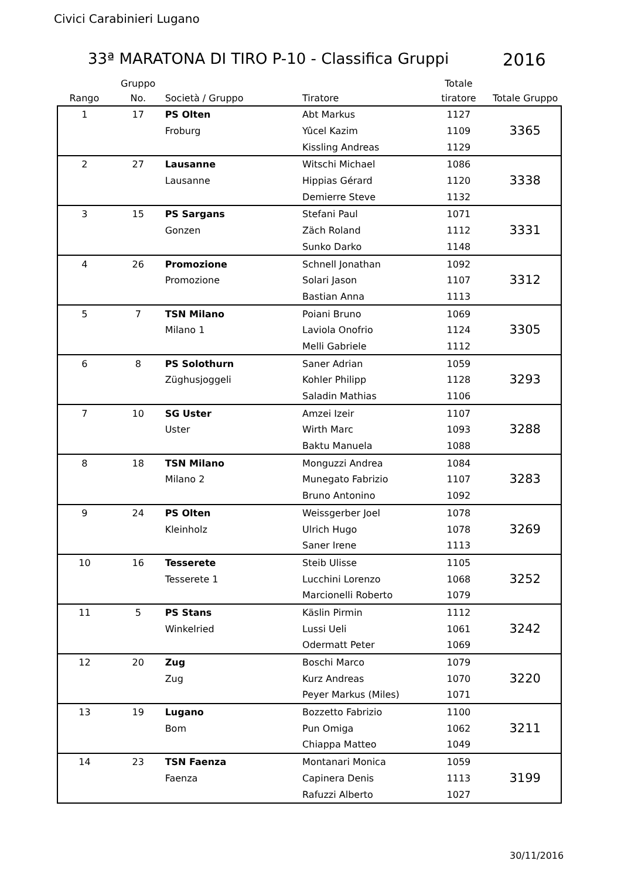Civici Carabinieri Lugano
33ª MARATONA DI TIRO P-10 - Classifica Gruppi
2016
| Rango | Gruppo No. | Società / Gruppo | Tiratore | Totale tiratore | Totale Gruppo |
| --- | --- | --- | --- | --- | --- |
| 1 | 17 | PS Olten | Abt Markus | 1127 | 3365 |
| | | Froburg | Yûcel Kazim | 1109 | |
| | | | Kissling Andreas | 1129 | |
| 2 | 27 | Lausanne | Witschi Michael | 1086 | 3338 |
| | | Lausanne | Hippias Gérard | 1120 | |
| | | | Demierre Steve | 1132 | |
| 3 | 15 | PS Sargans | Stefani Paul | 1071 | 3331 |
| | | Gonzen | Zäch Roland | 1112 | |
| | | | Sunko Darko | 1148 | |
| 4 | 26 | Promozione | Schnell Jonathan | 1092 | 3312 |
| | | Promozione | Solari Jason | 1107 | |
| | | | Bastian Anna | 1113 | |
| 5 | 7 | TSN Milano | Poiani Bruno | 1069 | 3305 |
| | | Milano 1 | Laviola Onofrio | 1124 | |
| | | | Melli Gabriele | 1112 | |
| 6 | 8 | PS Solothurn | Saner Adrian | 1059 | 3293 |
| | | Züghusjoggeli | Kohler Philipp | 1128 | |
| | | | Saladin Mathias | 1106 | |
| 7 | 10 | SG Uster | Amzei Izeir | 1107 | 3288 |
| | | Uster | Wirth Marc | 1093 | |
| | | | Baktu Manuela | 1088 | |
| 8 | 18 | TSN Milano | Monguzzi Andrea | 1084 | 3283 |
| | | Milano 2 | Munegato Fabrizio | 1107 | |
| | | | Bruno Antonino | 1092 | |
| 9 | 24 | PS Olten | Weissgerber Joel | 1078 | 3269 |
| | | Kleinholz | Ulrich Hugo | 1078 | |
| | | | Saner Irene | 1113 | |
| 10 | 16 | Tesserete | Steib Ulisse | 1105 | 3252 |
| | | Tesserete 1 | Lucchini Lorenzo | 1068 | |
| | | | Marcionelli Roberto | 1079 | |
| 11 | 5 | PS Stans | Käslin Pirmin | 1112 | 3242 |
| | | Winkelried | Lussi Ueli | 1061 | |
| | | | Odermatt Peter | 1069 | |
| 12 | 20 | Zug | Boschi Marco | 1079 | 3220 |
| | | Zug | Kurz Andreas | 1070 | |
| | | | Peyer Markus (Miles) | 1071 | |
| 13 | 19 | Lugano | Bozzetto Fabrizio | 1100 | 3211 |
| | | Bom | Pun Omiga | 1062 | |
| | | | Chiappa Matteo | 1049 | |
| 14 | 23 | TSN Faenza | Montanari Monica | 1059 | 3199 |
| | | Faenza | Capinera Denis | 1113 | |
| | | | Rafuzzi Alberto | 1027 | |
30/11/2016